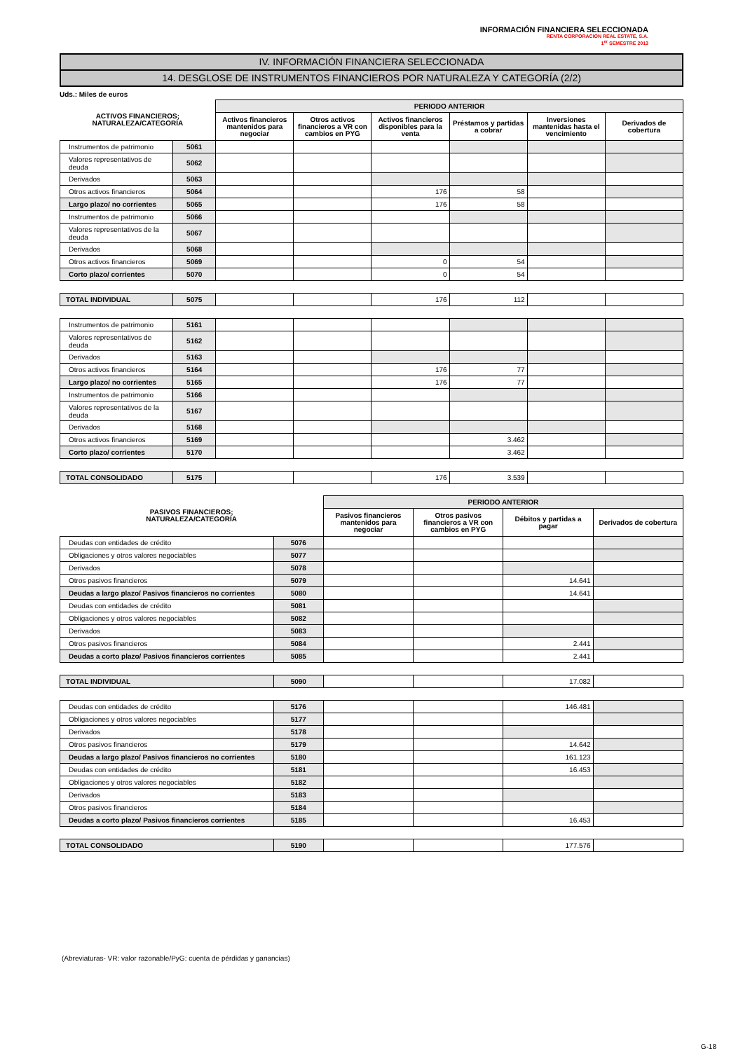INFORMACIÓN FINANCIERA SELECCIONADA
RENTA CORPORACION REAL ESTATE, S.A.
1<sup>er</sup> SEMESTRE 2013
IV. INFORMACIÓN FINANCIERA SELECCIONADA
14. DESGLOSE DE INSTRUMENTOS FINANCIEROS POR NATURALEZA Y CATEGORÍA (2/2)
Uds.: Miles de euros
| ACTIVOS FINANCIEROS; NATURALEZA/CATEGORÍA | | PERIODO ANTERIOR | | | | | |
| --- | --- | --- | --- | --- | --- | --- | --- |
| | | Activos financieros mantenidos para negociar | Otros activos financieros a VR con cambios en PYG | Activos financieros disponibles para la venta | Préstamos y partidas a cobrar | Inversiones mantenidas hasta el vencimiento | Derivados de cobertura |
| Instrumentos de patrimonio | 5061 | | | | | | |
| Valores representativos de deuda | 5062 | | | | | | |
| Derivados | 5063 | | | | | | |
| Otros activos financieros | 5064 | | | 176 | 58 | | |
| Largo plazo/ no corrientes | 5065 | | | 176 | 58 | | |
| Instrumentos de patrimonio | 5066 | | | | | | |
| Valores representativos de la deuda | 5067 | | | | | | |
| Derivados | 5068 | | | | | | |
| Otros activos financieros | 5069 | | | 0 | 54 | | |
| Corto plazo/ corrientes | 5070 | | | 0 | 54 | | |
| TOTAL INDIVIDUAL | 5075 | | | 176 | 112 | | |
| Instrumentos de patrimonio | 5161 | | | | | | |
| Valores representativos de deuda | 5162 | | | | | | |
| Derivados | 5163 | | | | | | |
| Otros activos financieros | 5164 | | | 176 | 77 | | |
| Largo plazo/ no corrientes | 5165 | | | 176 | 77 | | |
| Instrumentos de patrimonio | 5166 | | | | | | |
| Valores representativos de la deuda | 5167 | | | | | | |
| Derivados | 5168 | | | | | | |
| Otros activos financieros | 5169 | | | | 3.462 | | |
| Corto plazo/ corrientes | 5170 | | | | 3.462 | | |
| TOTAL CONSOLIDADO | 5175 | | | 176 | 3.539 | | |
| PASIVOS FINANCIEROS; NATURALEZA/CATEGORÍA | | PERIODO ANTERIOR | | | |
| --- | --- | --- | --- | --- | --- |
| | | Pasivos financieros mantenidos para negociar | Otros pasivos financieros a VR con cambios en PYG | Débitos y partidas a pagar | Derivados de cobertura |
| Deudas con entidades de crédito | 5076 | | | | |
| Obligaciones y otros valores negociables | 5077 | | | | |
| Derivados | 5078 | | | | |
| Otros pasivos financieros | 5079 | | | 14.641 | |
| Deudas a largo plazo/ Pasivos financieros no corrientes | 5080 | | | 14.641 | |
| Deudas con entidades de crédito | 5081 | | | | |
| Obligaciones y otros valores negociables | 5082 | | | | |
| Derivados | 5083 | | | | |
| Otros pasivos financieros | 5084 | | | 2.441 | |
| Deudas a corto plazo/ Pasivos financieros corrientes | 5085 | | | 2.441 | |
| TOTAL INDIVIDUAL | 5090 | | | 17.082 | |
| Deudas con entidades de crédito | 5176 | | | 146.481 | |
| Obligaciones y otros valores negociables | 5177 | | | | |
| Derivados | 5178 | | | | |
| Otros pasivos financieros | 5179 | | | 14.642 | |
| Deudas a largo plazo/ Pasivos financieros no corrientes | 5180 | | | 161.123 | |
| Deudas con entidades de crédito | 5181 | | | 16.453 | |
| Obligaciones y otros valores negociables | 5182 | | | | |
| Derivados | 5183 | | | | |
| Otros pasivos financieros | 5184 | | | | |
| Deudas a corto plazo/ Pasivos financieros corrientes | 5185 | | | 16.453 | |
| TOTAL CONSOLIDADO | 5190 | | | 177.576 | |
(Abreviaturas- VR: valor razonable/PyG: cuenta de pérdidas y ganancias)
G-18